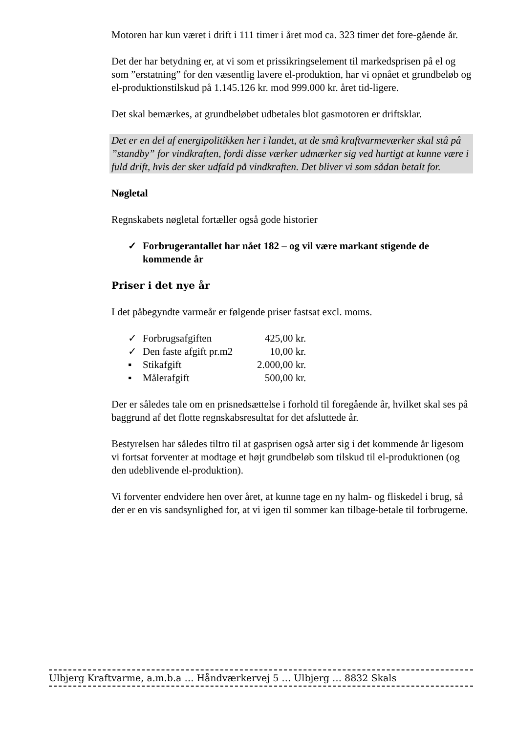Motoren har kun været i drift i 111 timer i året mod ca. 323 timer det fore-gående år.
Det der har betydning er, at vi som et prissikringselement til markedsprisen på el og som ”erstatning” for den væsentlig lavere el-produktion, har vi opnået et grundbeløb og el-produktionstilskud på 1.145.126 kr. mod 999.000 kr. året tid-ligere.
Det skal bemærkes, at grundbeløbet udbetales blot gasmotoren er driftsklar.
Det er en del af energipolitikken her i landet, at de små kraftvarmeværker skal stå på ”standby” for vindkraften, fordi disse værker udmærker sig ved hurtigt at kunne være i fuld drift, hvis der sker udfald på vindkraften. Det bliver vi som sådan betalt for.
Nøgletal
Regnskabets nøgletal fortæller også gode historier
✓ Forbrugerantallet har nået 182 – og vil være markant stigende de kommende år
Priser i det nye år
I det påbegyndte varmeår er følgende priser fastsat excl. moms.
| ✓ | Forbrugsafgiften | 425,00 kr. |
| ✓ | Den faste afgift pr.m2 | 10,00 kr. |
| ▪ | Stikafgift | 2.000,00 kr. |
| ▪ | Målerafgift | 500,00 kr. |
Der er således tale om en prisnedsættelse i forhold til foregående år, hvilket skal ses på baggrund af det flotte regnskabsresultat for det afsluttede år.
Bestyrelsen har således tiltro til at gasprisen også arter sig i det kommende år ligesom vi fortsat forventer at modtage et højt grundbeløb som tilskud til el-produktionen (og den udeblivende el-produktion).
Vi forventer endvidere hen over året, at kunne tage en ny halm- og fliskedel i brug, så der er en vis sandsynlighed for, at vi igen til sommer kan tilbage-betale til forbrugerne.
Ulbjerg Kraftvarme, a.m.b.a … Håndværkervej 5 … Ulbjerg … 8832 Skals